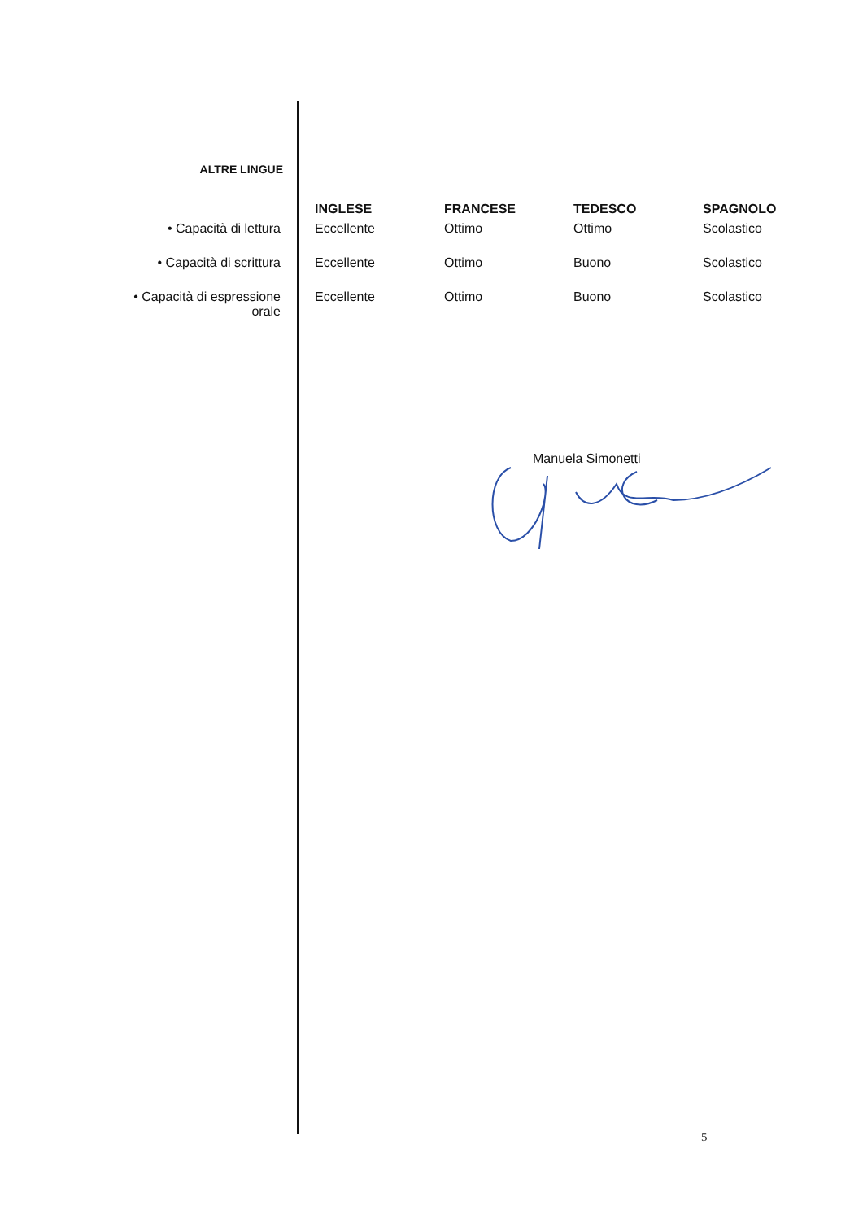ALTRE LINGUE
| | INGLESE | FRANCESE | TEDESCO | SPAGNOLO |
| --- | --- | --- | --- | --- |
| • Capacità di lettura | Eccellente | Ottimo | Ottimo | Scolastico |
| • Capacità di scrittura | Eccellente | Ottimo | Buono | Scolastico |
| • Capacità di espressione orale | Eccellente | Ottimo | Buono | Scolastico |
Manuela Simonetti
5